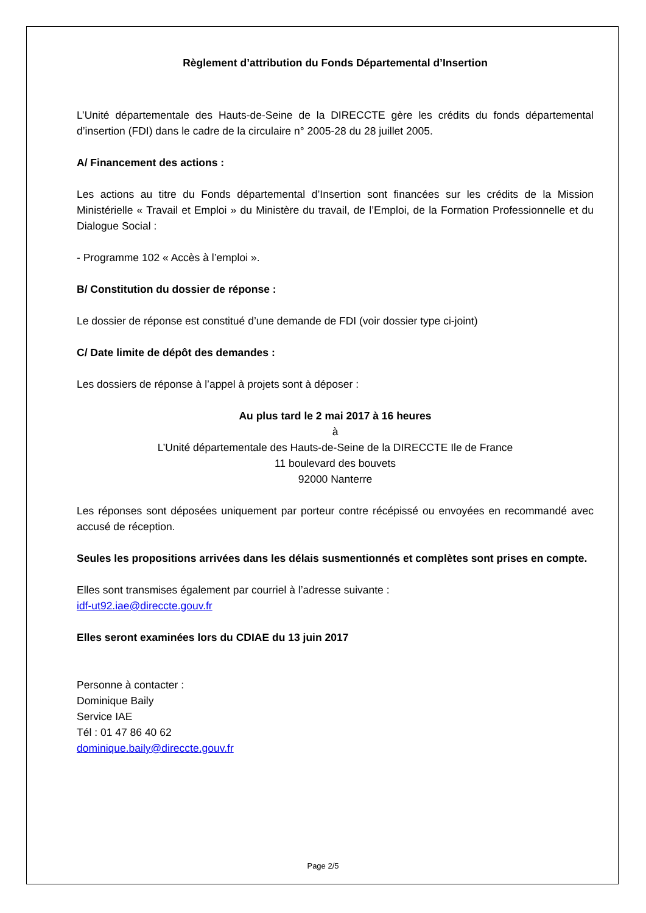Règlement d’attribution du Fonds Départemental d’Insertion
L’Unité départementale des Hauts-de-Seine de la DIRECCTE gère les crédits du fonds départemental d’insertion (FDI) dans le cadre de la circulaire n° 2005-28 du 28 juillet 2005.
A/ Financement des actions :
Les actions au titre du Fonds départemental d’Insertion sont financées sur les crédits de la Mission Ministérielle « Travail et Emploi » du Ministère du travail, de l’Emploi, de la Formation Professionnelle et du Dialogue Social :
- Programme 102 « Accès à l’emploi ».
B/ Constitution du dossier de réponse :
Le dossier de réponse est constitué d’une demande de FDI (voir dossier type ci-joint)
C/ Date limite de dépôt des demandes :
Les dossiers de réponse à l’appel à projets sont à déposer :
Au plus tard le 2 mai 2017 à 16 heures
à
L’Unité départementale des Hauts-de-Seine de la DIRECCTE Ile de France
11 boulevard des bouvets
92000 Nanterre
Les réponses sont déposées uniquement par porteur contre récépissé ou envoyées en recommandé avec accusé de réception.
Seules les propositions arrivées dans les délais susmentionnés et complètes sont prises en compte.
Elles sont transmises également par courriel à l’adresse suivante :
idf-ut92.iae@direccte.gouv.fr
Elles seront examinées lors du CDIAE du 13 juin 2017
Personne à contacter :
Dominique Baily
Service IAE
Tél : 01 47 86 40 62
dominique.baily@direccte.gouv.fr
Page 2/5